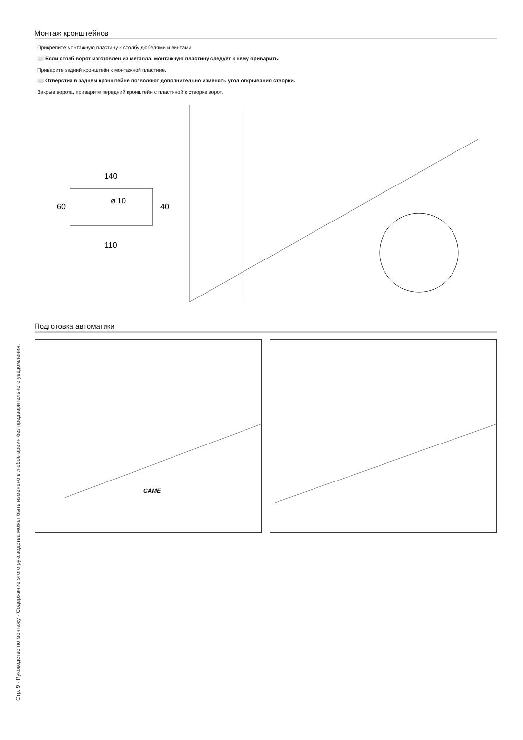Стр. 9 - Руководство по монтажу - Содержание этого руководства может быть изменено в любое время без предварительного уведомления.
Монтаж кронштейнов
Прикрепите монтажную пластину к столбу дюбелями и винтами.
📖 Если столб ворот изготовлен из металла, монтажную пластину следует к нему приварить.
Приварите задний кронштейн к монтажной пластине.
📖 Отверстия в заднем кронштейне позволяют дополнительно изменять угол открывания створки.
Закрыв ворота, приварите передний кронштейн с пластиной к створке ворот.
140
110
60
40
ø 10
Подготовка автоматики
CAME